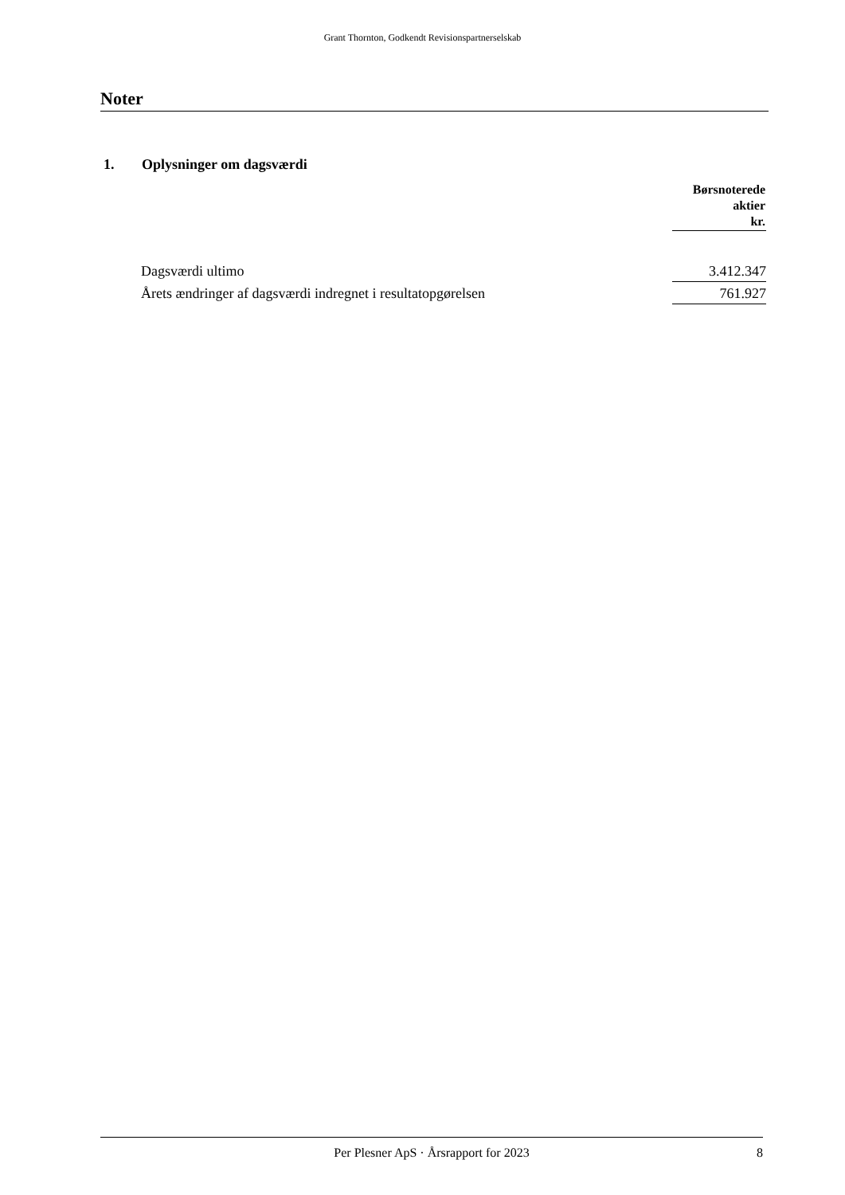Grant Thornton, Godkendt Revisionspartnerselskab
Noter
1. Oplysninger om dagsværdi
| | Børsnoterede aktier kr. |
| Dagsværdi ultimo | 3.412.347 |
| Årets ændringer af dagsværdi indregnet i resultatopgørelsen | 761.927 |
Per Plesner ApS · Årsrapport for 2023 8